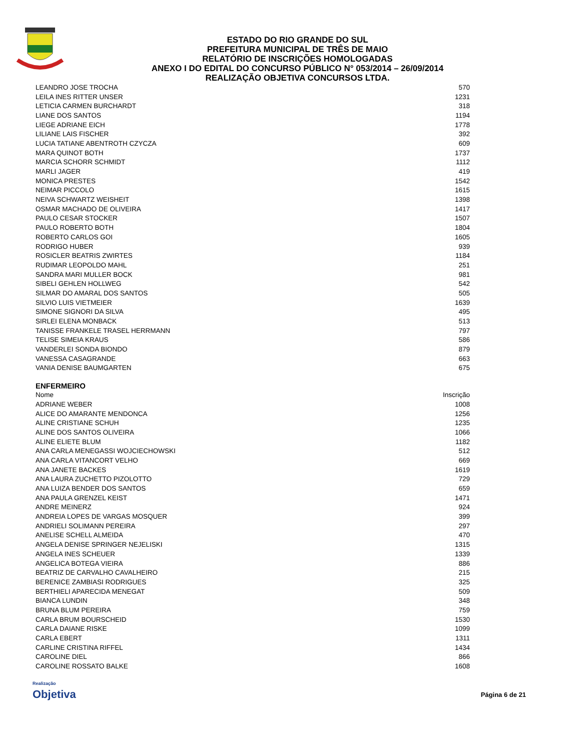ESTADO DO RIO GRANDE DO SUL
PREFEITURA MUNICIPAL DE TRÊS DE MAIO
RELATÓRIO DE INSCRIÇÕES HOMOLOGADAS
ANEXO I DO EDITAL DO CONCURSO PÚBLICO N° 053/2014 – 26/09/2014
REALIZAÇÃO OBJETIVA CONCURSOS LTDA.
| LEANDRO JOSE TROCHA | 570 |
| LEILA INES RITTER UNSER | 1231 |
| LETICIA CARMEN BURCHARDT | 318 |
| LIANE DOS SANTOS | 1194 |
| LIEGE ADRIANE EICH | 1778 |
| LILIANE LAIS FISCHER | 392 |
| LUCIA TATIANE ABENTROTH CZYCZA | 609 |
| MARA QUINOT BOTH | 1737 |
| MARCIA SCHORR SCHMIDT | 1112 |
| MARLI JAGER | 419 |
| MONICA PRESTES | 1542 |
| NEIMAR PICCOLO | 1615 |
| NEIVA SCHWARTZ WEISHEIT | 1398 |
| OSMAR MACHADO DE OLIVEIRA | 1417 |
| PAULO CESAR STOCKER | 1507 |
| PAULO ROBERTO BOTH | 1804 |
| ROBERTO CARLOS GOI | 1605 |
| RODRIGO HUBER | 939 |
| ROSICLER BEATRIS ZWIRTES | 1184 |
| RUDIMAR LEOPOLDO MAHL | 251 |
| SANDRA MARI MULLER BOCK | 981 |
| SIBELI GEHLEN HOLLWEG | 542 |
| SILMAR DO AMARAL DOS SANTOS | 505 |
| SILVIO LUIS VIETMEIER | 1639 |
| SIMONE SIGNORI DA SILVA | 495 |
| SIRLEI ELENA MONBACK | 513 |
| TANISSE FRANKELE TRASEL HERRMANN | 797 |
| TELISE SIMEIA KRAUS | 586 |
| VANDERLEI SONDA BIONDO | 879 |
| VANESSA CASAGRANDE | 663 |
| VANIA DENISE BAUMGARTEN | 675 |
ENFERMEIRO
| Nome | Inscrição |
| --- | --- |
| ADRIANE WEBER | 1008 |
| ALICE DO AMARANTE MENDONCA | 1256 |
| ALINE CRISTIANE SCHUH | 1235 |
| ALINE DOS SANTOS OLIVEIRA | 1066 |
| ALINE ELIETE BLUM | 1182 |
| ANA CARLA MENEGASSI WOJCIECHOWSKI | 512 |
| ANA CARLA VITANCORT VELHO | 669 |
| ANA JANETE BACKES | 1619 |
| ANA LAURA ZUCHETTO PIZOLOTTO | 729 |
| ANA LUIZA BENDER DOS SANTOS | 659 |
| ANA PAULA GRENZEL KEIST | 1471 |
| ANDRE MEINERZ | 924 |
| ANDREIA LOPES DE VARGAS MOSQUER | 399 |
| ANDRIELI SOLIMANN PEREIRA | 297 |
| ANELISE SCHELL ALMEIDA | 470 |
| ANGELA DENISE SPRINGER NEJELISKI | 1315 |
| ANGELA INES SCHEUER | 1339 |
| ANGELICA BOTEGA VIEIRA | 886 |
| BEATRIZ DE CARVALHO CAVALHEIRO | 215 |
| BERENICE ZAMBIASI RODRIGUES | 325 |
| BERTHIELI APARECIDA MENEGAT | 509 |
| BIANCA LUNDIN | 348 |
| BRUNA BLUM PEREIRA | 759 |
| CARLA BRUM BOURSCHEID | 1530 |
| CARLA DAIANE RISKE | 1099 |
| CARLA EBERT | 1311 |
| CARLINE CRISTINA RIFFEL | 1434 |
| CAROLINE DIEL | 866 |
| CAROLINE ROSSATO BALKE | 1608 |
Realização
Objetiva
Página 6 de 21